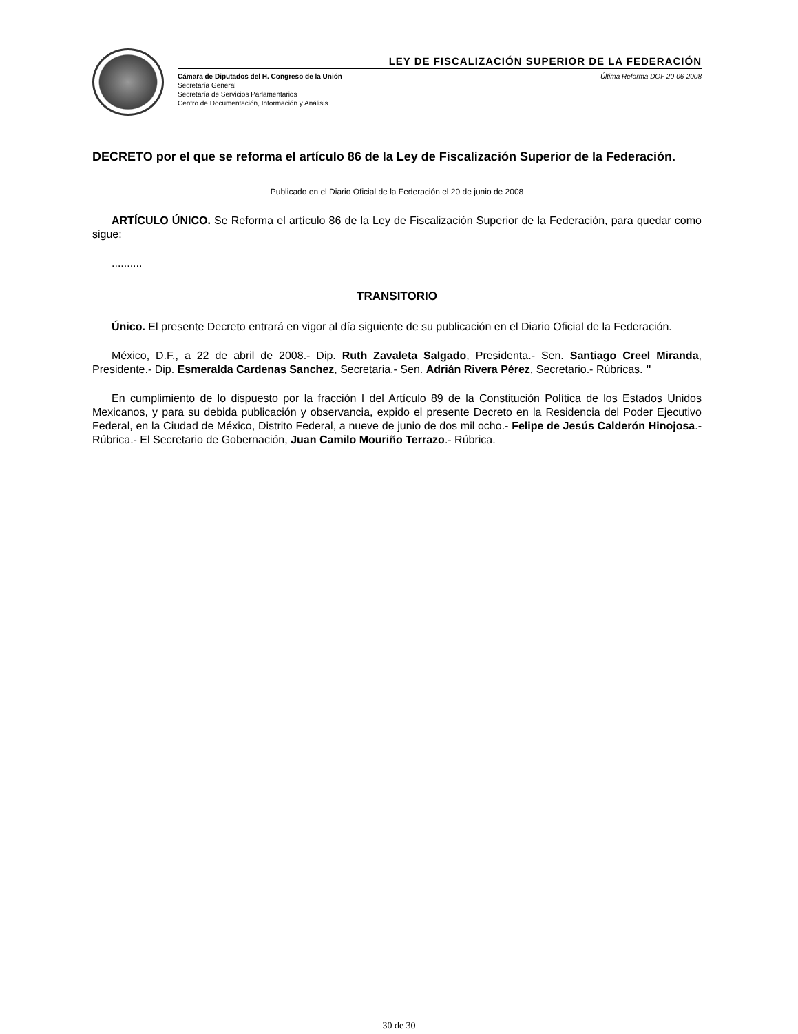LEY DE FISCALIZACIÓN SUPERIOR DE LA FEDERACIÓN
Cámara de Diputados del H. Congreso de la Unión
Secretaría General
Secretaría de Servicios Parlamentarios
Centro de Documentación, Información y Análisis
Última Reforma DOF 20-06-2008
DECRETO por el que se reforma el artículo 86 de la Ley de Fiscalización Superior de la Federación.
Publicado en el Diario Oficial de la Federación el 20 de junio de 2008
ARTÍCULO ÚNICO. Se Reforma el artículo 86 de la Ley de Fiscalización Superior de la Federación, para quedar como sigue:
..........
TRANSITORIO
Único. El presente Decreto entrará en vigor al día siguiente de su publicación en el Diario Oficial de la Federación.
México, D.F., a 22 de abril de 2008.- Dip. Ruth Zavaleta Salgado, Presidenta.- Sen. Santiago Creel Miranda, Presidente.- Dip. Esmeralda Cardenas Sanchez, Secretaria.- Sen. Adrián Rivera Pérez, Secretario.- Rúbricas. "
En cumplimiento de lo dispuesto por la fracción I del Artículo 89 de la Constitución Política de los Estados Unidos Mexicanos, y para su debida publicación y observancia, expido el presente Decreto en la Residencia del Poder Ejecutivo Federal, en la Ciudad de México, Distrito Federal, a nueve de junio de dos mil ocho.- Felipe de Jesús Calderón Hinojosa.- Rúbrica.- El Secretario de Gobernación, Juan Camilo Mouriño Terrazo.- Rúbrica.
30 de 30